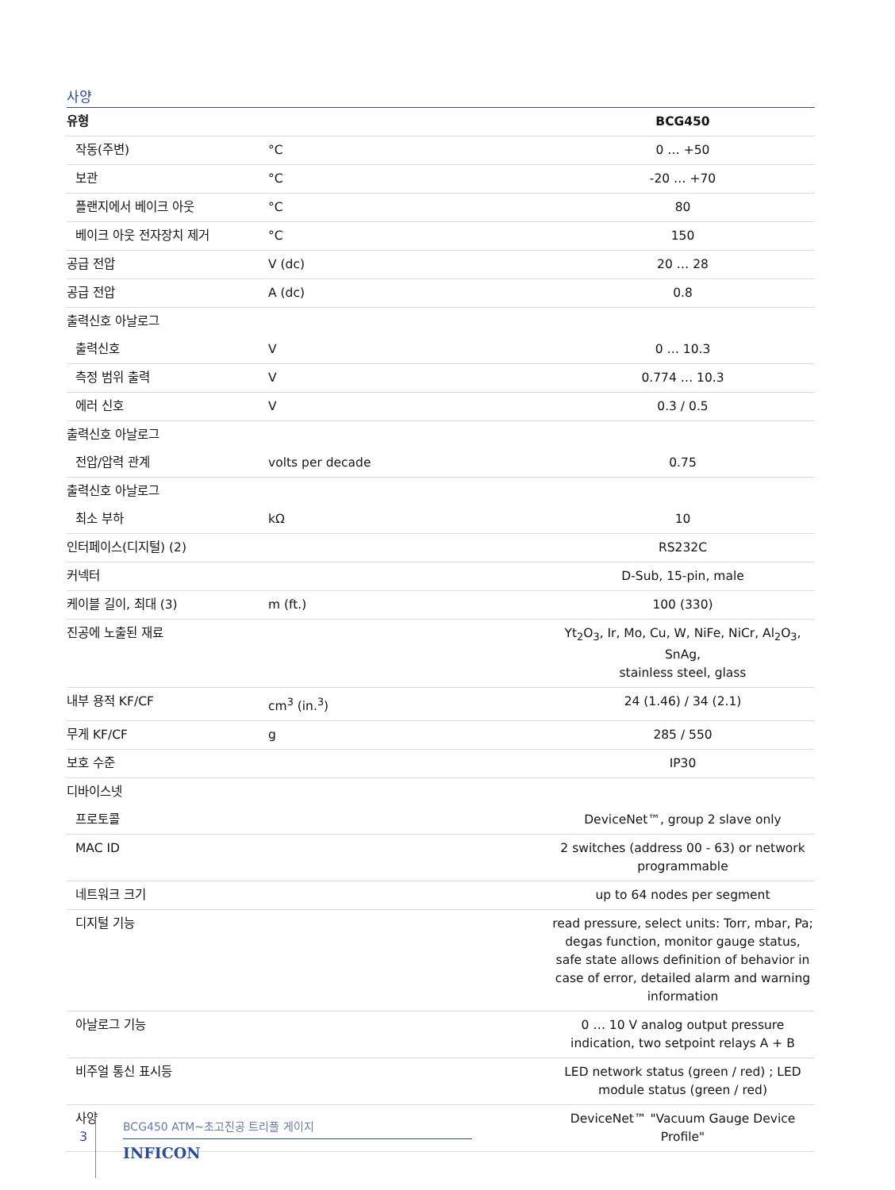사양
| 유형 | | BCG450 |
| --- | --- | --- |
| 작동(주변) | °C | 0 … +50 |
| 보관 | °C | -20 … +70 |
| 플랜지에서 베이크 아웃 | °C | 80 |
| 베이크 아웃 전자장치 제거 | °C | 150 |
| 공급 전압 | V (dc) | 20 … 28 |
| 공급 전압 | A (dc) | 0.8 |
| 출력신호 아날로그 | | |
| 출력신호 | V | 0 … 10.3 |
| 측정 범위 출력 | V | 0.774 … 10.3 |
| 에러 신호 | V | 0.3 / 0.5 |
| 출력신호 아날로그 | | |
| 전압/압력 관계 | volts per decade | 0.75 |
| 출력신호 아날로그 | | |
| 최소 부하 | kΩ | 10 |
| 인터페이스(디지털) (2) | | RS232C |
| 커넥터 | | D-Sub, 15-pin, male |
| 케이블 길이, 최대 (3) | m (ft.) | 100 (330) |
| 진공에 노출된 재료 | | Yt<sub>2</sub>O<sub>3</sub>, Ir, Mo, Cu, W, NiFe, NiCr, Al<sub>2</sub>O<sub>3</sub>, SnAg, stainless steel, glass |
| 내부 용적 KF/CF | cm<sup>3</sup> (in.<sup>3</sup>) | 24 (1.46) / 34 (2.1) |
| 무게 KF/CF | g | 285 / 550 |
| 보호 수준 | | IP30 |
| 디바이스넷 | | |
| 프로토콜 | | DeviceNet™, group 2 slave only |
| MAC ID | | 2 switches (address 00 - 63) or network programmable |
| 네트워크 크기 | | up to 64 nodes per segment |
| 디지털 기능 | | read pressure, select units: Torr, mbar, Pa; degas function, monitor gauge status, safe state allows definition of behavior in case of error, detailed alarm and warning information |
| 아날로그 기능 | | 0 … 10 V analog output pressure indication, two setpoint relays A + B |
| 비주얼 통신 표시등 | | LED network status (green / red) ; LED module status (green / red) |
| 사양 | | DeviceNet™ "Vacuum Gauge Device Profile" |
3
BCG450 ATM~초고진공 트리플 게이지
INFICON